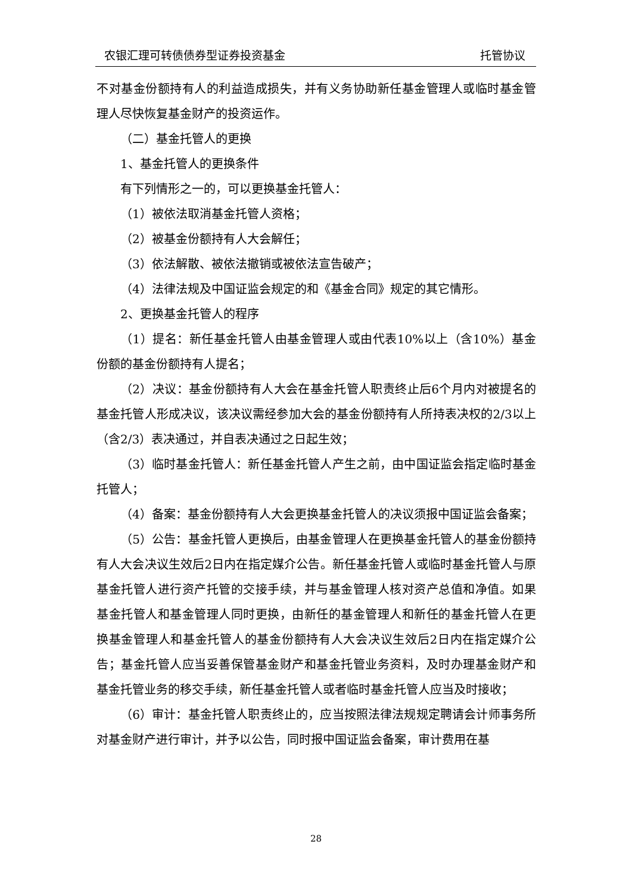农银汇理可转债债券型证券投资基金 托管协议
不对基金份额持有人的利益造成损失，并有义务协助新任基金管理人或临时基金管理人尽快恢复基金财产的投资运作。
（二）基金托管人的更换
1、基金托管人的更换条件
有下列情形之一的，可以更换基金托管人：
（1）被依法取消基金托管人资格；
（2）被基金份额持有人大会解任；
（3）依法解散、被依法撤销或被依法宣告破产；
（4）法律法规及中国证监会规定的和《基金合同》规定的其它情形。
2、更换基金托管人的程序
（1）提名：新任基金托管人由基金管理人或由代表10%以上（含10%）基金份额的基金份额持有人提名；
（2）决议：基金份额持有人大会在基金托管人职责终止后6个月内对被提名的基金托管人形成决议，该决议需经参加大会的基金份额持有人所持表决权的2/3以上（含2/3）表决通过，并自表决通过之日起生效；
（3）临时基金托管人：新任基金托管人产生之前，由中国证监会指定临时基金托管人；
（4）备案：基金份额持有人大会更换基金托管人的决议须报中国证监会备案；
（5）公告：基金托管人更换后，由基金管理人在更换基金托管人的基金份额持有人大会决议生效后2日内在指定媒介公告。新任基金托管人或临时基金托管人与原基金托管人进行资产托管的交接手续，并与基金管理人核对资产总值和净值。如果基金托管人和基金管理人同时更换，由新任的基金管理人和新任的基金托管人在更换基金管理人和基金托管人的基金份额持有人大会决议生效后2日内在指定媒介公告；基金托管人应当妥善保管基金财产和基金托管业务资料，及时办理基金财产和基金托管业务的移交手续，新任基金托管人或者临时基金托管人应当及时接收；
（6）审计：基金托管人职责终止的，应当按照法律法规规定聘请会计师事务所对基金财产进行审计，并予以公告，同时报中国证监会备案，审计费用在基
28